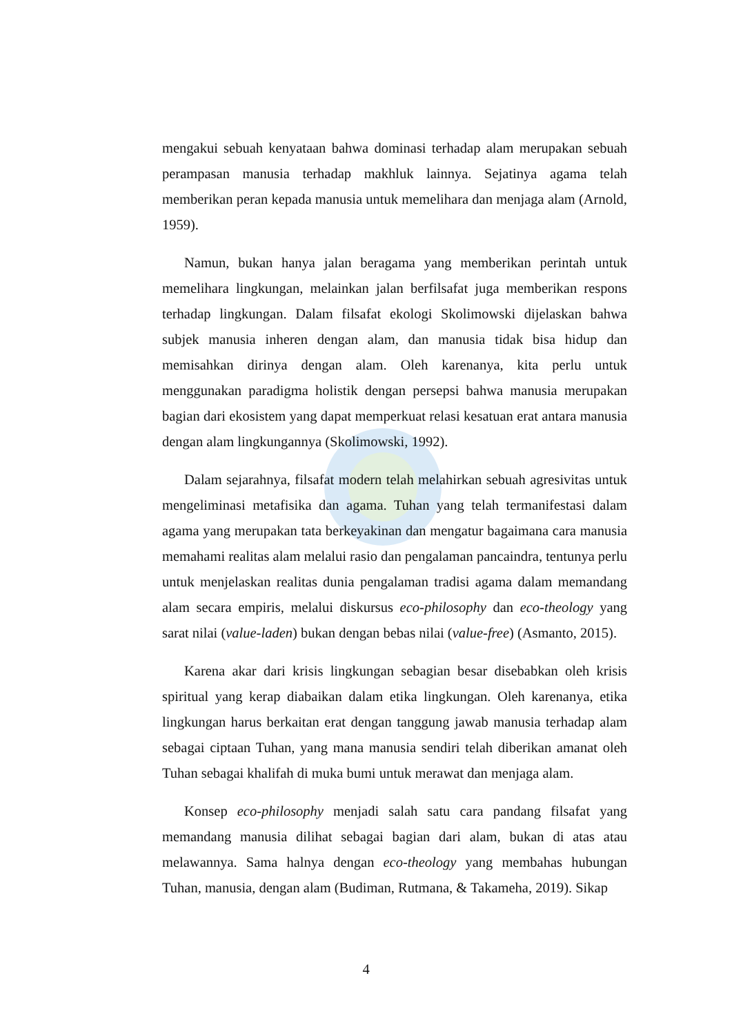mengakui sebuah kenyataan bahwa dominasi terhadap alam merupakan sebuah perampasan manusia terhadap makhluk lainnya. Sejatinya agama telah memberikan peran kepada manusia untuk memelihara dan menjaga alam (Arnold, 1959).
Namun, bukan hanya jalan beragama yang memberikan perintah untuk memelihara lingkungan, melainkan jalan berfilsafat juga memberikan respons terhadap lingkungan. Dalam filsafat ekologi Skolimowski dijelaskan bahwa subjek manusia inheren dengan alam, dan manusia tidak bisa hidup dan memisahkan dirinya dengan alam. Oleh karenanya, kita perlu untuk menggunakan paradigma holistik dengan persepsi bahwa manusia merupakan bagian dari ekosistem yang dapat memperkuat relasi kesatuan erat antara manusia dengan alam lingkungannya (Skolimowski, 1992).
Dalam sejarahnya, filsafat modern telah melahirkan sebuah agresivitas untuk mengeliminasi metafisika dan agama. Tuhan yang telah termanifestasi dalam agama yang merupakan tata berkeyakinan dan mengatur bagaimana cara manusia memahami realitas alam melalui rasio dan pengalaman pancaindra, tentunya perlu untuk menjelaskan realitas dunia pengalaman tradisi agama dalam memandang alam secara empiris, melalui diskursus eco-philosophy dan eco-theology yang sarat nilai (value-laden) bukan dengan bebas nilai (value-free) (Asmanto, 2015).
Karena akar dari krisis lingkungan sebagian besar disebabkan oleh krisis spiritual yang kerap diabaikan dalam etika lingkungan. Oleh karenanya, etika lingkungan harus berkaitan erat dengan tanggung jawab manusia terhadap alam sebagai ciptaan Tuhan, yang mana manusia sendiri telah diberikan amanat oleh Tuhan sebagai khalifah di muka bumi untuk merawat dan menjaga alam.
Konsep eco-philosophy menjadi salah satu cara pandang filsafat yang memandang manusia dilihat sebagai bagian dari alam, bukan di atas atau melawannya. Sama halnya dengan eco-theology yang membahas hubungan Tuhan, manusia, dengan alam (Budiman, Rutmana, & Takameha, 2019). Sikap
4